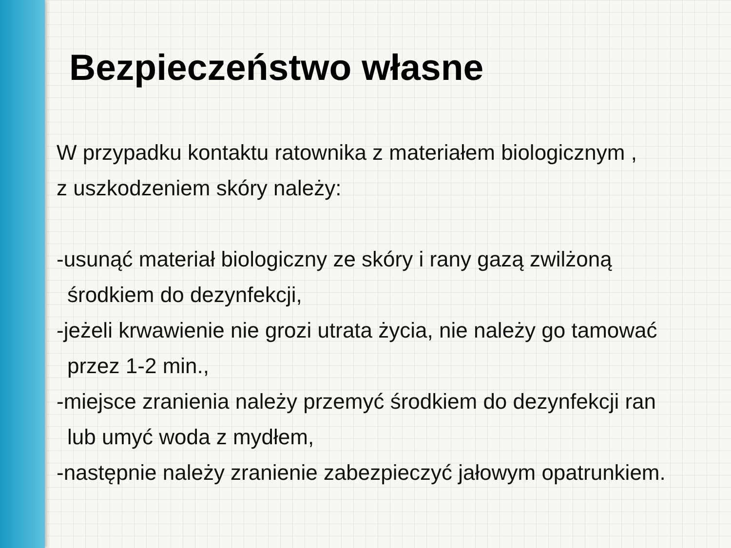Bezpieczeństwo własne
W przypadku kontaktu ratownika z materiałem biologicznym ,
z uszkodzeniem skóry należy:
-usunąć materiał biologiczny ze skóry i rany gazą zwilżoną
środkiem do dezynfekcji,
-jeżeli krwawienie nie grozi utrata życia, nie należy go tamować
przez 1-2 min.,
-miejsce zranienia należy przemyć środkiem do dezynfekcji ran
lub umyć woda z mydłem,
-następnie należy zranienie zabezpieczyć jałowym opatrunkiem.